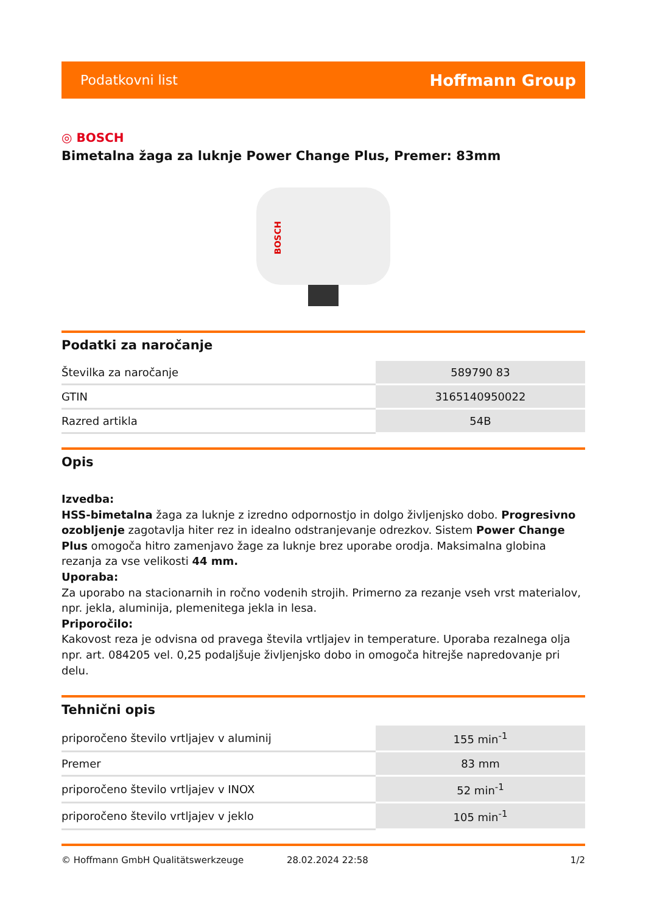Podatkovni list Hoffmann Group
◎ BOSCH
Bimetalna žaga za luknje Power Change Plus, Premer: 83mm
BOSCH
Podatki za naročanje
| Številka za naročanje | 589790 83 |
| GTIN | 3165140950022 |
| Razred artikla | 54B |
Opis
Izvedba:
HSS-bimetalna žaga za luknje z izredno odpornostjo in dolgo življenjsko dobo. Progresivno ozobljenje zagotavlja hiter rez in idealno odstranjevanje odrezkov. Sistem Power Change Plus omogoča hitro zamenjavo žage za luknje brez uporabe orodja. Maksimalna globina rezanja za vse velikosti 44 mm.
Uporaba:
Za uporabo na stacionarnih in ročno vodenih strojih. Primerno za rezanje vseh vrst materialov, npr. jekla, aluminija, plemenitega jekla in lesa.
Priporočilo:
Kakovost reza je odvisna od pravega števila vrtljajev in temperature. Uporaba rezalnega olja npr. art. 084205 vel. 0,25 podaljšuje življenjsko dobo in omogoča hitrejše napredovanje pri delu.
Tehnični opis
| priporočeno število vrtljajev v aluminij | 155 min<sup>-1</sup> |
| Premer | 83 mm |
| priporočeno število vrtljajev v INOX | 52 min<sup>-1</sup> |
| priporočeno število vrtljajev v jeklo | 105 min<sup>-1</sup> |
© Hoffmann GmbH Qualitätswerkzeuge 28.02.2024 22:58 1/2